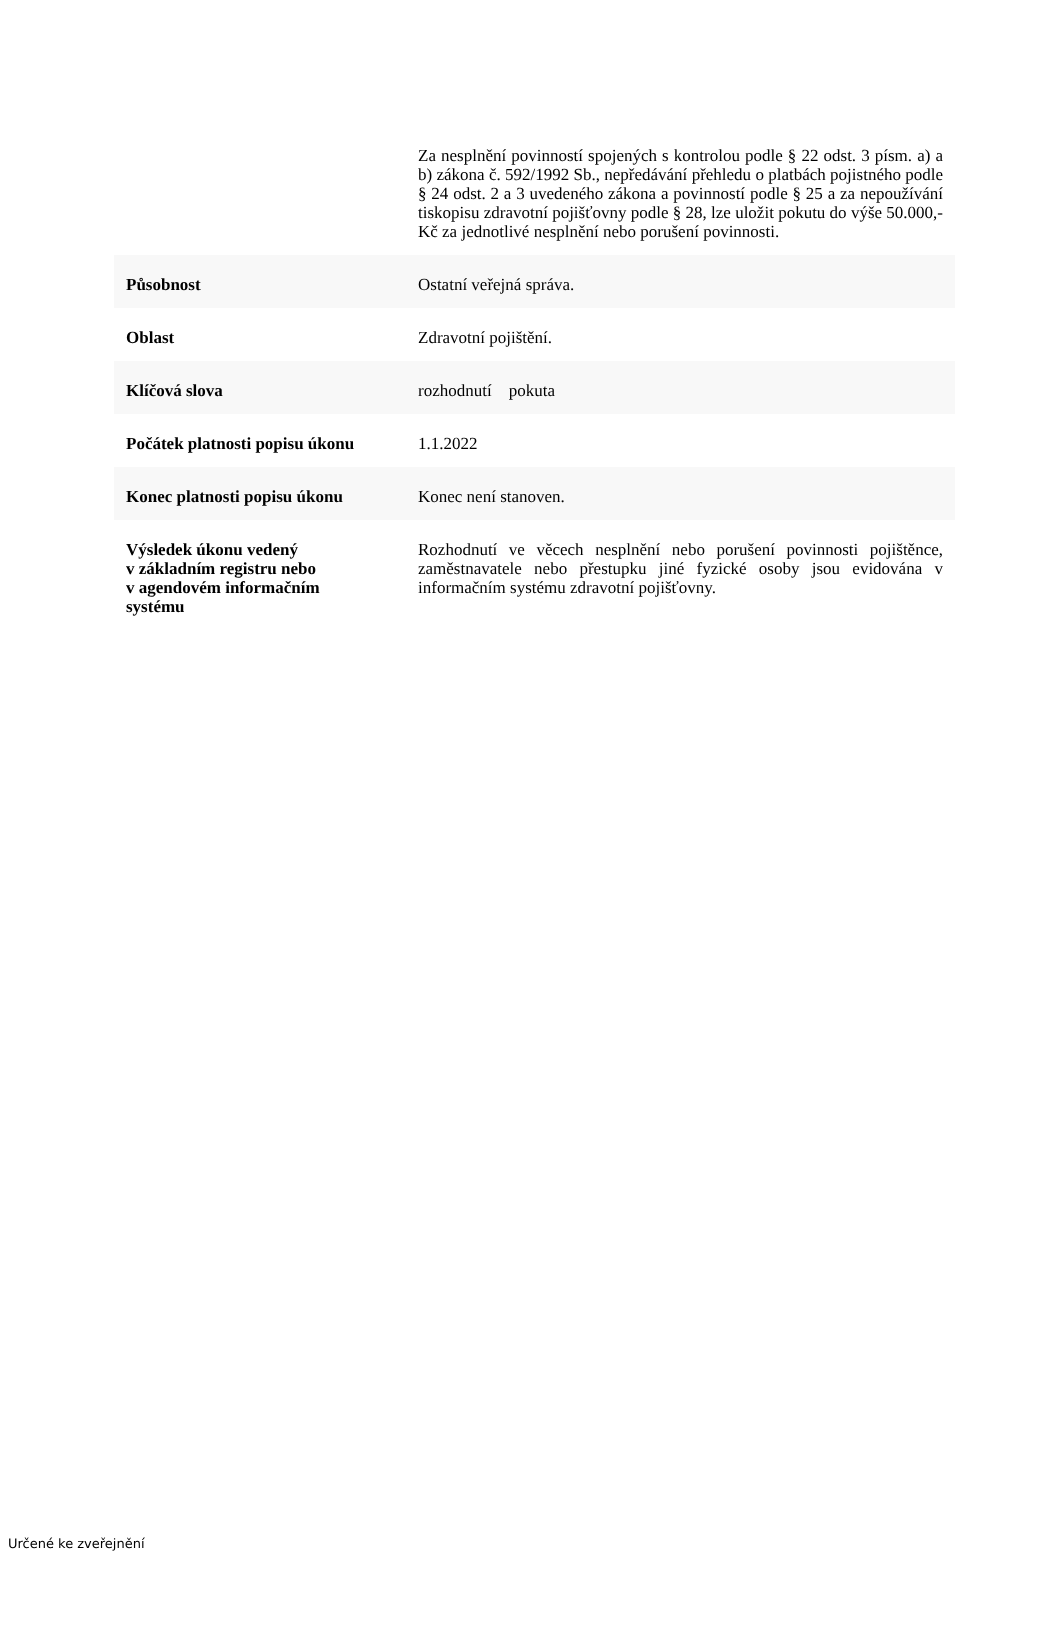| | Za nesplnění povinností spojených s kontrolou podle § 22 odst. 3 písm. a) a b) zákona č. 592/1992 Sb., nepředávání přehledu o platbách pojistného podle § 24 odst. 2 a 3 uvedeného zákona a povinností podle § 25 a za nepoužívání tiskopisu zdravotní pojišťovny podle § 28, lze uložit pokutu do výše 50.000,-Kč za jednotlivé nesplnění nebo porušení povinnosti. |
| Působnost | Ostatní veřejná správa. |
| Oblast | Zdravotní pojištění. |
| Klíčová slova | rozhodnutí pokuta |
| Počátek platnosti popisu úkonu | 1.1.2022 |
| Konec platnosti popisu úkonu | Konec není stanoven. |
| Výsledek úkonu vedený v základním registru nebo v agendovém informačním systému | Rozhodnutí ve věcech nesplnění nebo porušení povinnosti pojištěnce, zaměstnavatele nebo přestupku jiné fyzické osoby jsou evidována v informačním systému zdravotní pojišťovny. |
Určené ke zveřejnění